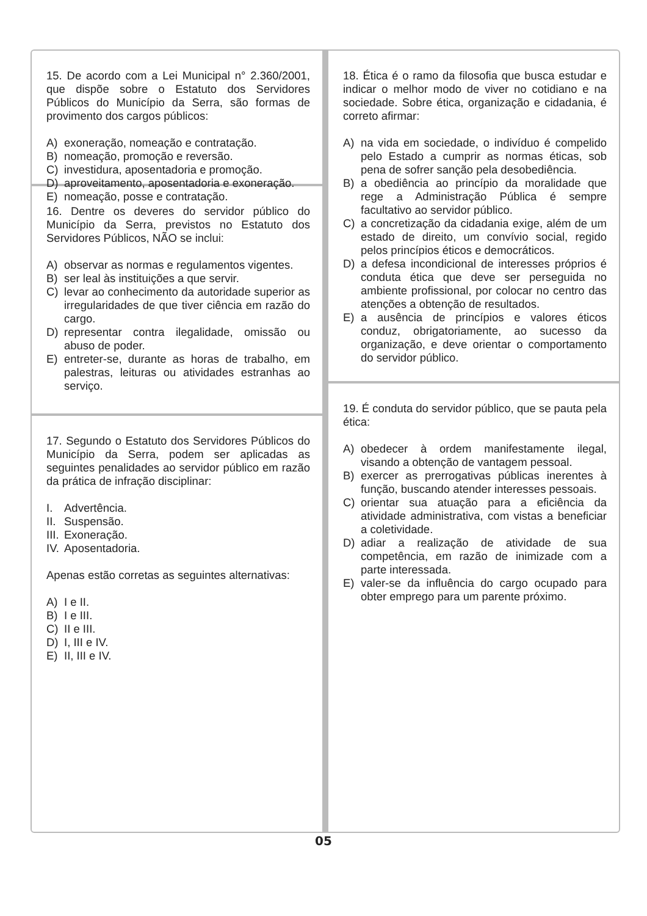15. De acordo com a Lei Municipal n° 2.360/2001, que dispõe sobre o Estatuto dos Servidores Públicos do Município da Serra, são formas de provimento dos cargos públicos:
A) exoneração, nomeação e contratação.
B) nomeação, promoção e reversão.
C) investidura, aposentadoria e promoção.
D) aproveitamento, aposentadoria e exoneração.
E) nomeação, posse e contratação.
16. Dentre os deveres do servidor público do Município da Serra, previstos no Estatuto dos Servidores Públicos, NÃO se inclui:
A) observar as normas e regulamentos vigentes.
B) ser leal às instituições a que servir.
C) levar ao conhecimento da autoridade superior as irregularidades de que tiver ciência em razão do cargo.
D) representar contra ilegalidade, omissão ou abuso de poder.
E) entreter-se, durante as horas de trabalho, em palestras, leituras ou atividades estranhas ao serviço.
17. Segundo o Estatuto dos Servidores Públicos do Município da Serra, podem ser aplicadas as seguintes penalidades ao servidor público em razão da prática de infração disciplinar:
I. Advertência.
II. Suspensão.
III. Exoneração.
IV. Aposentadoria.
Apenas estão corretas as seguintes alternativas:
A) I e II.
B) I e III.
C) II e III.
D) I, III e IV.
E) II, III e IV.
18. Ética é o ramo da filosofia que busca estudar e indicar o melhor modo de viver no cotidiano e na sociedade. Sobre ética, organização e cidadania, é correto afirmar:
A) na vida em sociedade, o indivíduo é compelido pelo Estado a cumprir as normas éticas, sob pena de sofrer sanção pela desobediência.
B) a obediência ao princípio da moralidade que rege a Administração Pública é sempre facultativo ao servidor público.
C) a concretização da cidadania exige, além de um estado de direito, um convívio social, regido pelos princípios éticos e democráticos.
D) a defesa incondicional de interesses próprios é conduta ética que deve ser perseguida no ambiente profissional, por colocar no centro das atenções a obtenção de resultados.
E) a ausência de princípios e valores éticos conduz, obrigatoriamente, ao sucesso da organização, e deve orientar o comportamento do servidor público.
19. É conduta do servidor público, que se pauta pela ética:
A) obedecer à ordem manifestamente ilegal, visando a obtenção de vantagem pessoal.
B) exercer as prerrogativas públicas inerentes à função, buscando atender interesses pessoais.
C) orientar sua atuação para a eficiência da atividade administrativa, com vistas a beneficiar a coletividade.
D) adiar a realização de atividade de sua competência, em razão de inimizade com a parte interessada.
E) valer-se da influência do cargo ocupado para obter emprego para um parente próximo.
05